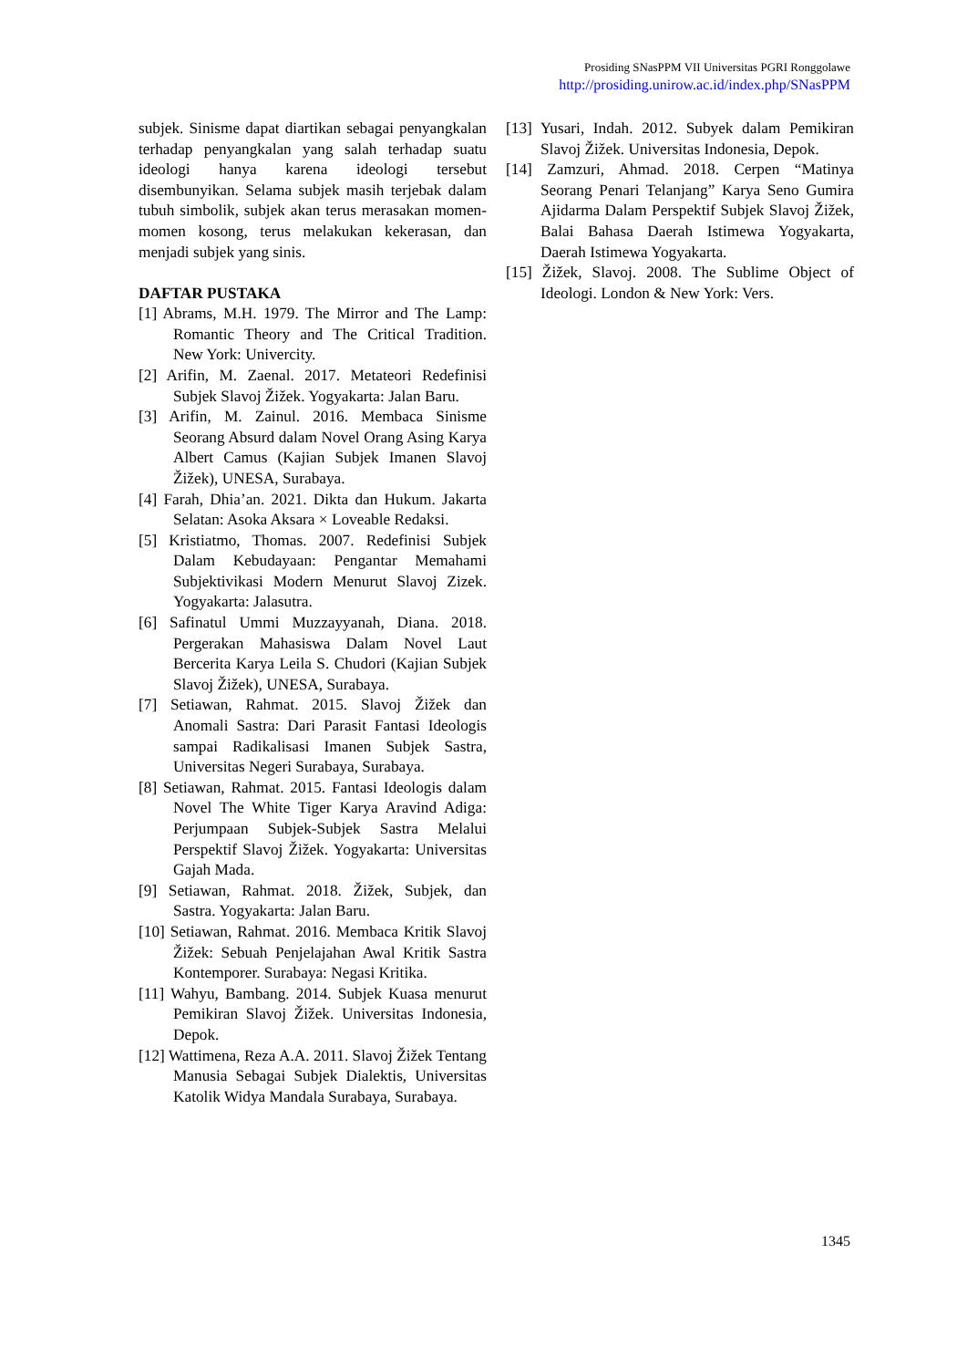Prosiding SNasPPM VII Universitas PGRI Ronggolawe
http://prosiding.unirow.ac.id/index.php/SNasPPM
subjek. Sinisme dapat diartikan sebagai penyangkalan terhadap penyangkalan yang salah terhadap suatu ideologi hanya karena ideologi tersebut disembunyikan. Selama subjek masih terjebak dalam tubuh simbolik, subjek akan terus merasakan momen-momen kosong, terus melakukan kekerasan, dan menjadi subjek yang sinis.
DAFTAR PUSTAKA
[1] Abrams, M.H. 1979. The Mirror and The Lamp: Romantic Theory and The Critical Tradition. New York: Univercity.
[2] Arifin, M. Zaenal. 2017. Metateori Redefinisi Subjek Slavoj Žižek. Yogyakarta: Jalan Baru.
[3] Arifin, M. Zainul. 2016. Membaca Sinisme Seorang Absurd dalam Novel Orang Asing Karya Albert Camus (Kajian Subjek Imanen Slavoj Žižek), UNESA, Surabaya.
[4] Farah, Dhia’an. 2021. Dikta dan Hukum. Jakarta Selatan: Asoka Aksara × Loveable Redaksi.
[5] Kristiatmo, Thomas. 2007. Redefinisi Subjek Dalam Kebudayaan: Pengantar Memahami Subjektivikasi Modern Menurut Slavoj Zizek. Yogyakarta: Jalasutra.
[6] Safinatul Ummi Muzzayyanah, Diana. 2018. Pergerakan Mahasiswa Dalam Novel Laut Bercerita Karya Leila S. Chudori (Kajian Subjek Slavoj Žižek), UNESA, Surabaya.
[7] Setiawan, Rahmat. 2015. Slavoj Žižek dan Anomali Sastra: Dari Parasit Fantasi Ideologis sampai Radikalisasi Imanen Subjek Sastra, Universitas Negeri Surabaya, Surabaya.
[8] Setiawan, Rahmat. 2015. Fantasi Ideologis dalam Novel The White Tiger Karya Aravind Adiga: Perjumpaan Subjek-Subjek Sastra Melalui Perspektif Slavoj Žižek. Yogyakarta: Universitas Gajah Mada.
[9] Setiawan, Rahmat. 2018. Žižek, Subjek, dan Sastra. Yogyakarta: Jalan Baru.
[10] Setiawan, Rahmat. 2016. Membaca Kritik Slavoj Žižek: Sebuah Penjelajahan Awal Kritik Sastra Kontemporer. Surabaya: Negasi Kritika.
[11] Wahyu, Bambang. 2014. Subjek Kuasa menurut Pemikiran Slavoj Žižek. Universitas Indonesia, Depok.
[12] Wattimena, Reza A.A. 2011. Slavoj Žižek Tentang Manusia Sebagai Subjek Dialektis, Universitas Katolik Widya Mandala Surabaya, Surabaya.
[13] Yusari, Indah. 2012. Subyek dalam Pemikiran Slavoj Žižek. Universitas Indonesia, Depok.
[14] Zamzuri, Ahmad. 2018. Cerpen “Matinya Seorang Penari Telanjang” Karya Seno Gumira Ajidarma Dalam Perspektif Subjek Slavoj Žižek, Balai Bahasa Daerah Istimewa Yogyakarta, Daerah Istimewa Yogyakarta.
[15] Žižek, Slavoj. 2008. The Sublime Object of Ideologi. London & New York: Vers.
1345